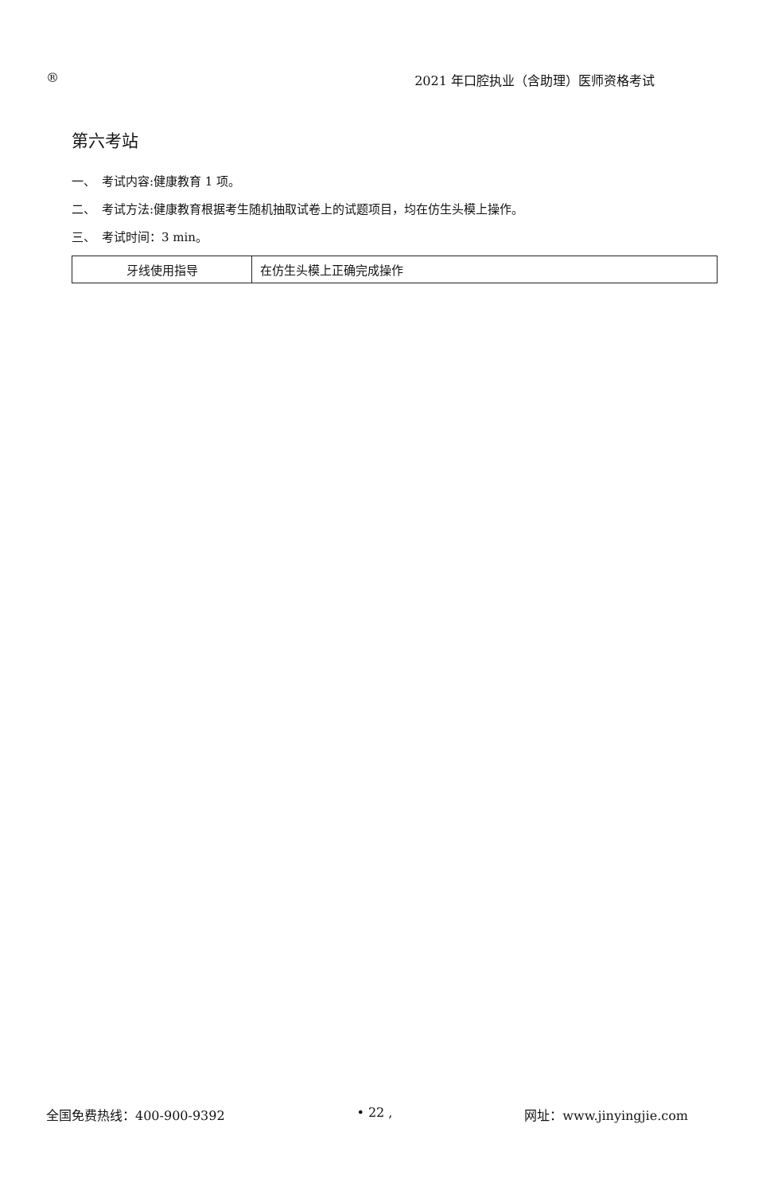® 2021 年口腔执业（含助理）医师资格考试
第六考站
一、　考试内容:健康教育 1 项。
二、　考试方法:健康教育根据考生随机抽取试卷上的试题项目，均在仿生头模上操作。
三、　考试时间：3 min。
| 牙线使用指导 | 在仿生头模上正确完成操作 |
全国免费热线：400-900-9392 • 22 , 网址：www.jinyingjie.com